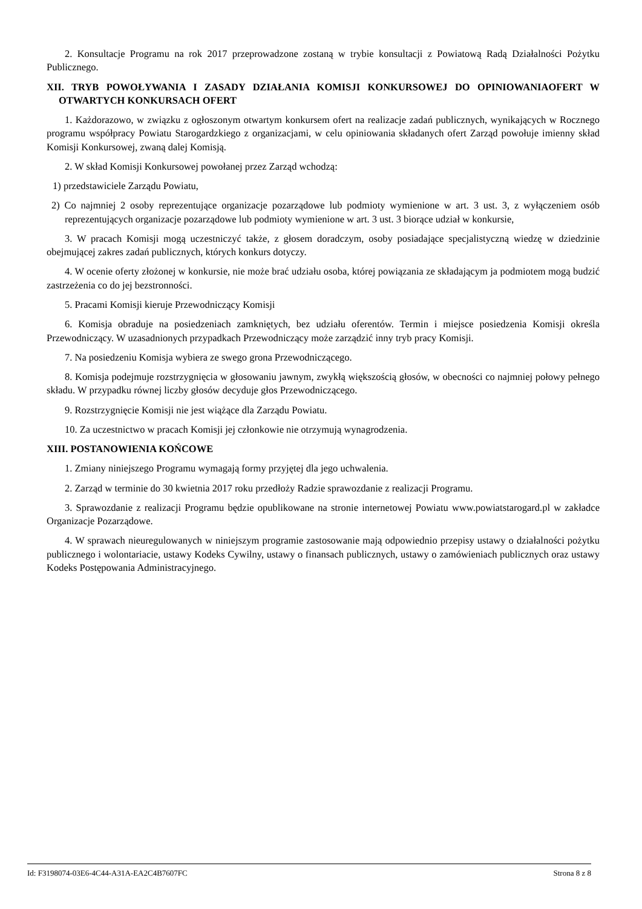2. Konsultacje Programu na rok 2017 przeprowadzone zostaną w trybie konsultacji z Powiatową Radą Działalności Pożytku Publicznego.
XII. TRYB POWOŁYWANIA I ZASADY DZIAŁANIA KOMISJI KONKURSOWEJ DO OPINIOWANIAOFERT W OTWARTYCH KONKURSACH OFERT
1. Każdorazowo, w związku z ogłoszonym otwartym konkursem ofert na realizacje zadań publicznych, wynikających w Rocznego programu współpracy Powiatu Starogardzkiego z organizacjami, w celu opiniowania składanych ofert Zarząd powołuje imienny skład Komisji Konkursowej, zwaną dalej Komisją.
2. W skład Komisji Konkursowej powołanej przez Zarząd wchodzą:
1) przedstawiciele Zarządu Powiatu,
2) Co najmniej 2 osoby reprezentujące organizacje pozarządowe lub podmioty wymienione w art. 3 ust. 3, z wyłączeniem osób reprezentujących organizacje pozarządowe lub podmioty wymienione w art. 3 ust. 3 biorące udział w konkursie,
3. W pracach Komisji mogą uczestniczyć także, z głosem doradczym, osoby posiadające specjalistyczną wiedzę w dziedzinie obejmującej zakres zadań publicznych, których konkurs dotyczy.
4. W ocenie oferty złożonej w konkursie, nie może brać udziału osoba, której powiązania ze składającym ja podmiotem mogą budzić zastrzeżenia co do jej bezstronności.
5. Pracami Komisji kieruje Przewodniczący Komisji
6. Komisja obraduje na posiedzeniach zamkniętych, bez udziału oferentów. Termin i miejsce posiedzenia Komisji określa Przewodniczący. W uzasadnionych przypadkach Przewodniczący może zarządzić inny tryb pracy Komisji.
7. Na posiedzeniu Komisja wybiera ze swego grona Przewodniczącego.
8. Komisja podejmuje rozstrzygnięcia w głosowaniu jawnym, zwykłą większością głosów, w obecności co najmniej połowy pełnego składu. W przypadku równej liczby głosów decyduje głos Przewodniczącego.
9. Rozstrzygnięcie Komisji nie jest wiążące dla Zarządu Powiatu.
10. Za uczestnictwo w pracach Komisji jej członkowie nie otrzymują wynagrodzenia.
XIII. POSTANOWIENIA KOŃCOWE
1. Zmiany niniejszego Programu wymagają formy przyjętej dla jego uchwalenia.
2. Zarząd w terminie do 30 kwietnia 2017 roku przedłoży Radzie sprawozdanie z realizacji Programu.
3. Sprawozdanie z realizacji Programu będzie opublikowane na stronie internetowej Powiatu www.powiatstarogard.pl w zakładce Organizacje Pozarządowe.
4. W sprawach nieuregulowanych w niniejszym programie zastosowanie mają odpowiednio przepisy ustawy o działalności pożytku publicznego i wolontariacie, ustawy Kodeks Cywilny, ustawy o finansach publicznych, ustawy o zamówieniach publicznych oraz ustawy Kodeks Postępowania Administracyjnego.
Id: F3198074-03E6-4C44-A31A-EA2C4B7607FC Strona 8 z 8